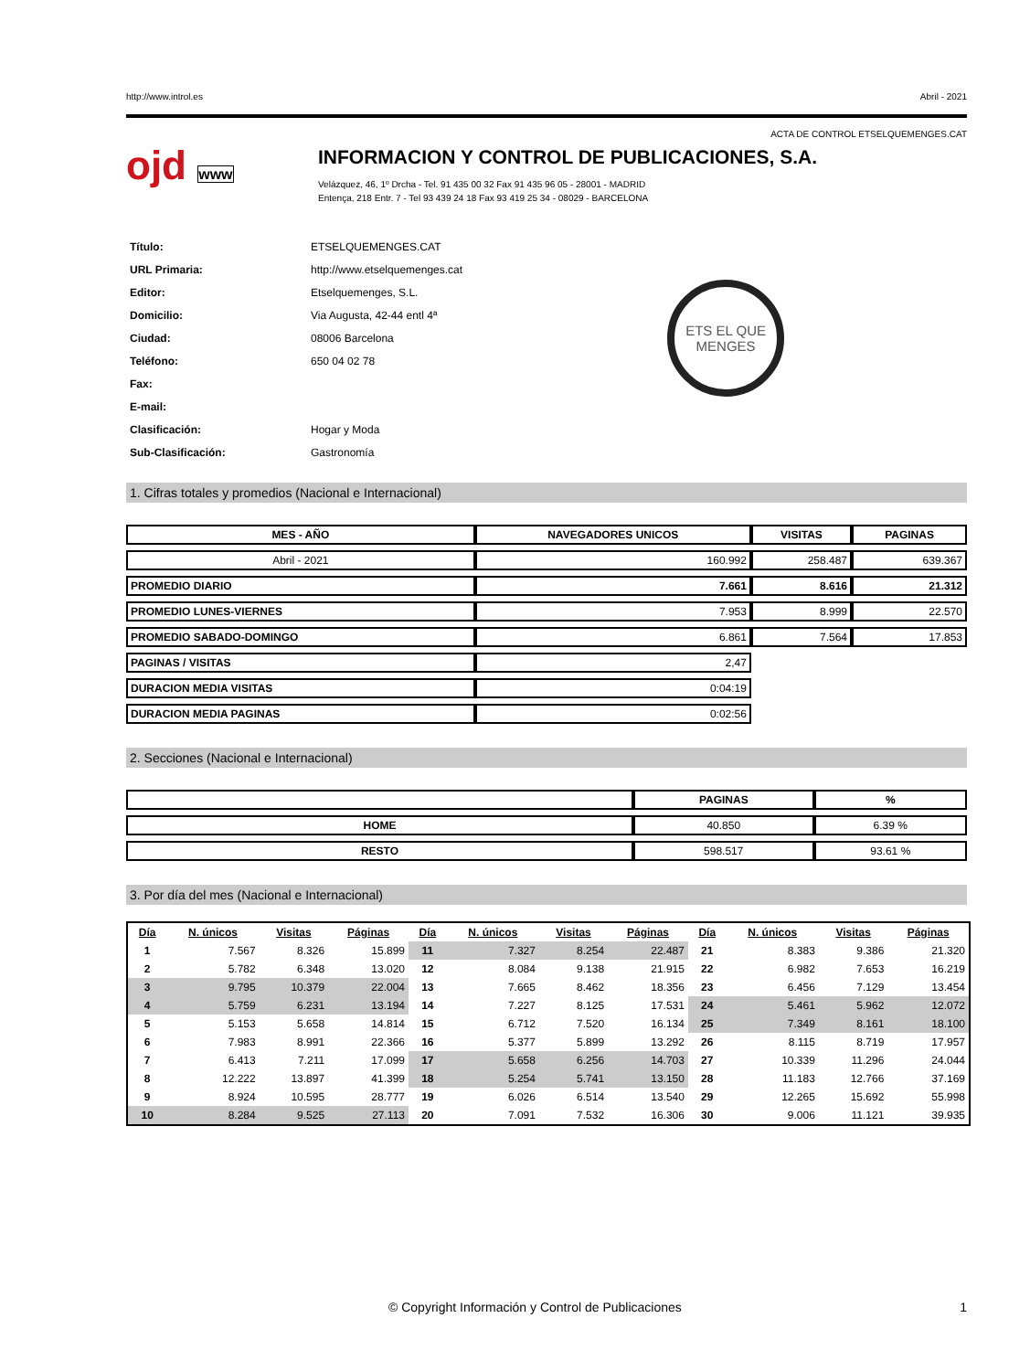http://www.introl.es Abril - 2021
ACTA DE CONTROL ETSELQUEMENGES.CAT
ojd www
INFORMACION Y CONTROL DE PUBLICACIONES, S.A.
Velázquez, 46, 1º Drcha - Tel. 91 435 00 32 Fax 91 435 96 05 - 28001 - MADRID
Entença, 218 Entr. 7 - Tel 93 439 24 18 Fax 93 419 25 34 - 08029 - BARCELONA
| Título: | ETSELQUEMENGES.CAT |
| URL Primaria: | http://www.etselquemenges.cat |
| Editor: | Etselquemenges, S.L. |
| Domicilio: | Via Augusta, 42-44 entl 4ª |
| Ciudad: | 08006 Barcelona |
| Teléfono: | 650 04 02 78 |
| Fax: | |
| E-mail: | |
| Clasificación: | Hogar y Moda |
| Sub-Clasificación: | Gastronomía |
ETS EL QUE
MENGES
1. Cifras totales y promedios (Nacional e Internacional)
| MES - AÑO | NAVEGADORES UNICOS | VISITAS | PAGINAS |
| --- | --- | --- | --- |
| Abril - 2021 | 160.992 | 258.487 | 639.367 |
| PROMEDIO DIARIO | 7.661 | 8.616 | 21.312 |
| PROMEDIO LUNES-VIERNES | 7.953 | 8.999 | 22.570 |
| PROMEDIO SABADO-DOMINGO | 6.861 | 7.564 | 17.853 |
| PAGINAS / VISITAS | 2,47 | | |
| DURACION MEDIA VISITAS | 0:04:19 | | |
| DURACION MEDIA PAGINAS | 0:02:56 | | |
2. Secciones (Nacional e Internacional)
| | PAGINAS | % |
| --- | --- | --- |
| HOME | 40.850 | 6.39 % |
| RESTO | 598.517 | 93.61 % |
3. Por día del mes (Nacional e Internacional)
| Día | N. únicos | Visitas | Páginas | Día | N. únicos | Visitas | Páginas | Día | N. únicos | Visitas | Páginas |
| --- | --- | --- | --- | --- | --- | --- | --- | --- | --- | --- | --- |
| 1 | 7.567 | 8.326 | 15.899 | 11 | 7.327 | 8.254 | 22.487 | 21 | 8.383 | 9.386 | 21.320 |
| 2 | 5.782 | 6.348 | 13.020 | 12 | 8.084 | 9.138 | 21.915 | 22 | 6.982 | 7.653 | 16.219 |
| 3 | 9.795 | 10.379 | 22.004 | 13 | 7.665 | 8.462 | 18.356 | 23 | 6.456 | 7.129 | 13.454 |
| 4 | 5.759 | 6.231 | 13.194 | 14 | 7.227 | 8.125 | 17.531 | 24 | 5.461 | 5.962 | 12.072 |
| 5 | 5.153 | 5.658 | 14.814 | 15 | 6.712 | 7.520 | 16.134 | 25 | 7.349 | 8.161 | 18.100 |
| 6 | 7.983 | 8.991 | 22.366 | 16 | 5.377 | 5.899 | 13.292 | 26 | 8.115 | 8.719 | 17.957 |
| 7 | 6.413 | 7.211 | 17.099 | 17 | 5.658 | 6.256 | 14.703 | 27 | 10.339 | 11.296 | 24.044 |
| 8 | 12.222 | 13.897 | 41.399 | 18 | 5.254 | 5.741 | 13.150 | 28 | 11.183 | 12.766 | 37.169 |
| 9 | 8.924 | 10.595 | 28.777 | 19 | 6.026 | 6.514 | 13.540 | 29 | 12.265 | 15.692 | 55.998 |
| 10 | 8.284 | 9.525 | 27.113 | 20 | 7.091 | 7.532 | 16.306 | 30 | 9.006 | 11.121 | 39.935 |
© Copyright Información y Control de Publicaciones 1